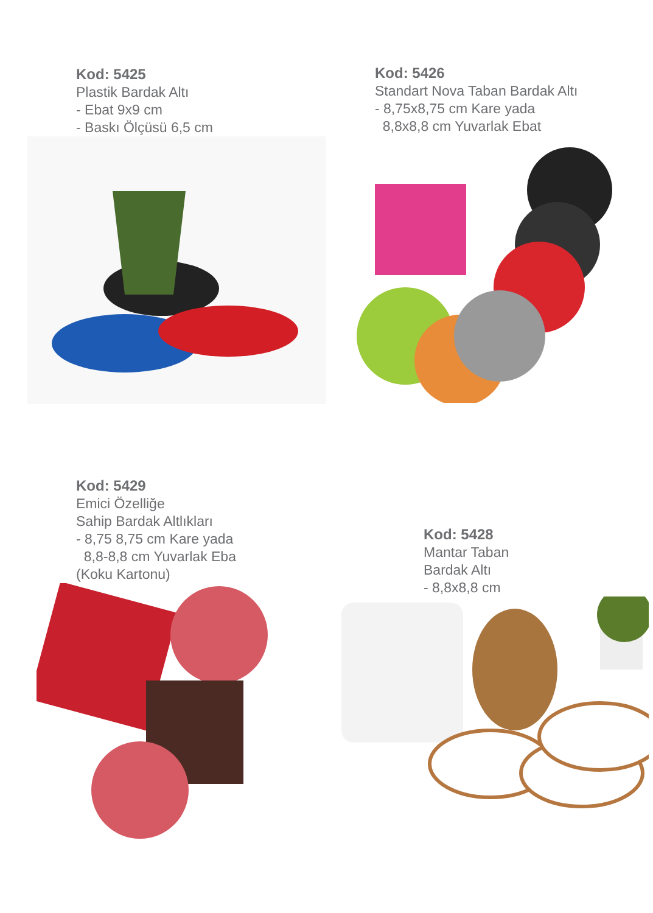Kod: 5425
Plastik Bardak Altı
- Ebat 9x9 cm
- Baskı Ölçüsü 6,5 cm
Kod: 5426
Standart Nova Taban Bardak Altı
- 8,75x8,75 cm Kare yada
8,8x8,8 cm Yuvarlak Ebat
Kod: 5429
Emici Özelliğe
Sahip Bardak Altlıkları
- 8,75 8,75 cm Kare yada
8,8-8,8 cm Yuvarlak Eba
(Koku Kartonu)
Kod: 5428
Mantar Taban
Bardak Altı
- 8,8x8,8 cm